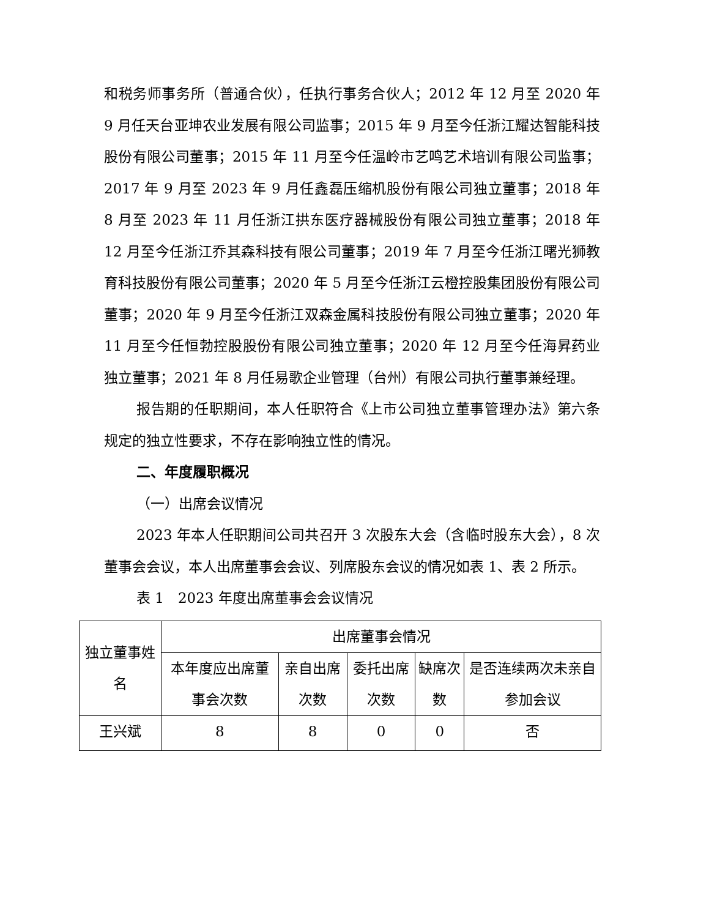和税务师事务所（普通合伙），任执行事务合伙人；2012 年 12 月至 2020 年 9 月任天台亚坤农业发展有限公司监事；2015 年 9 月至今任浙江耀达智能科技股份有限公司董事；2015 年 11 月至今任温岭市艺鸣艺术培训有限公司监事；2017 年 9 月至 2023 年 9 月任鑫磊压缩机股份有限公司独立董事；2018 年 8 月至 2023 年 11 月任浙江拱东医疗器械股份有限公司独立董事；2018 年 12 月至今任浙江乔其森科技有限公司董事；2019 年 7 月至今任浙江曙光狮教育科技股份有限公司董事；2020 年 5 月至今任浙江云橙控股集团股份有限公司董事；2020 年 9 月至今任浙江双森金属科技股份有限公司独立董事；2020 年 11 月至今任恒勃控股股份有限公司独立董事；2020 年 12 月至今任海昇药业独立董事；2021 年 8 月任易歌企业管理（台州）有限公司执行董事兼经理。
报告期的任职期间，本人任职符合《上市公司独立董事管理办法》第六条规定的独立性要求，不存在影响独立性的情况。
二、年度履职概况
（一）出席会议情况
2023 年本人任职期间公司共召开 3 次股东大会（含临时股东大会），8 次董事会会议，本人出席董事会会议、列席股东会议的情况如表 1、表 2 所示。
表 1　2023 年度出席董事会会议情况
| 独立董事姓名 | 出席董事会情况 | | | | |
| --- | --- | --- | --- | --- | --- |
| | 本年度应出席董事会次数 | 亲自出席次数 | 委托出席次数 | 缺席次数 | 是否连续两次未亲自参加会议 |
| 王兴斌 | 8 | 8 | 0 | 0 | 否 |